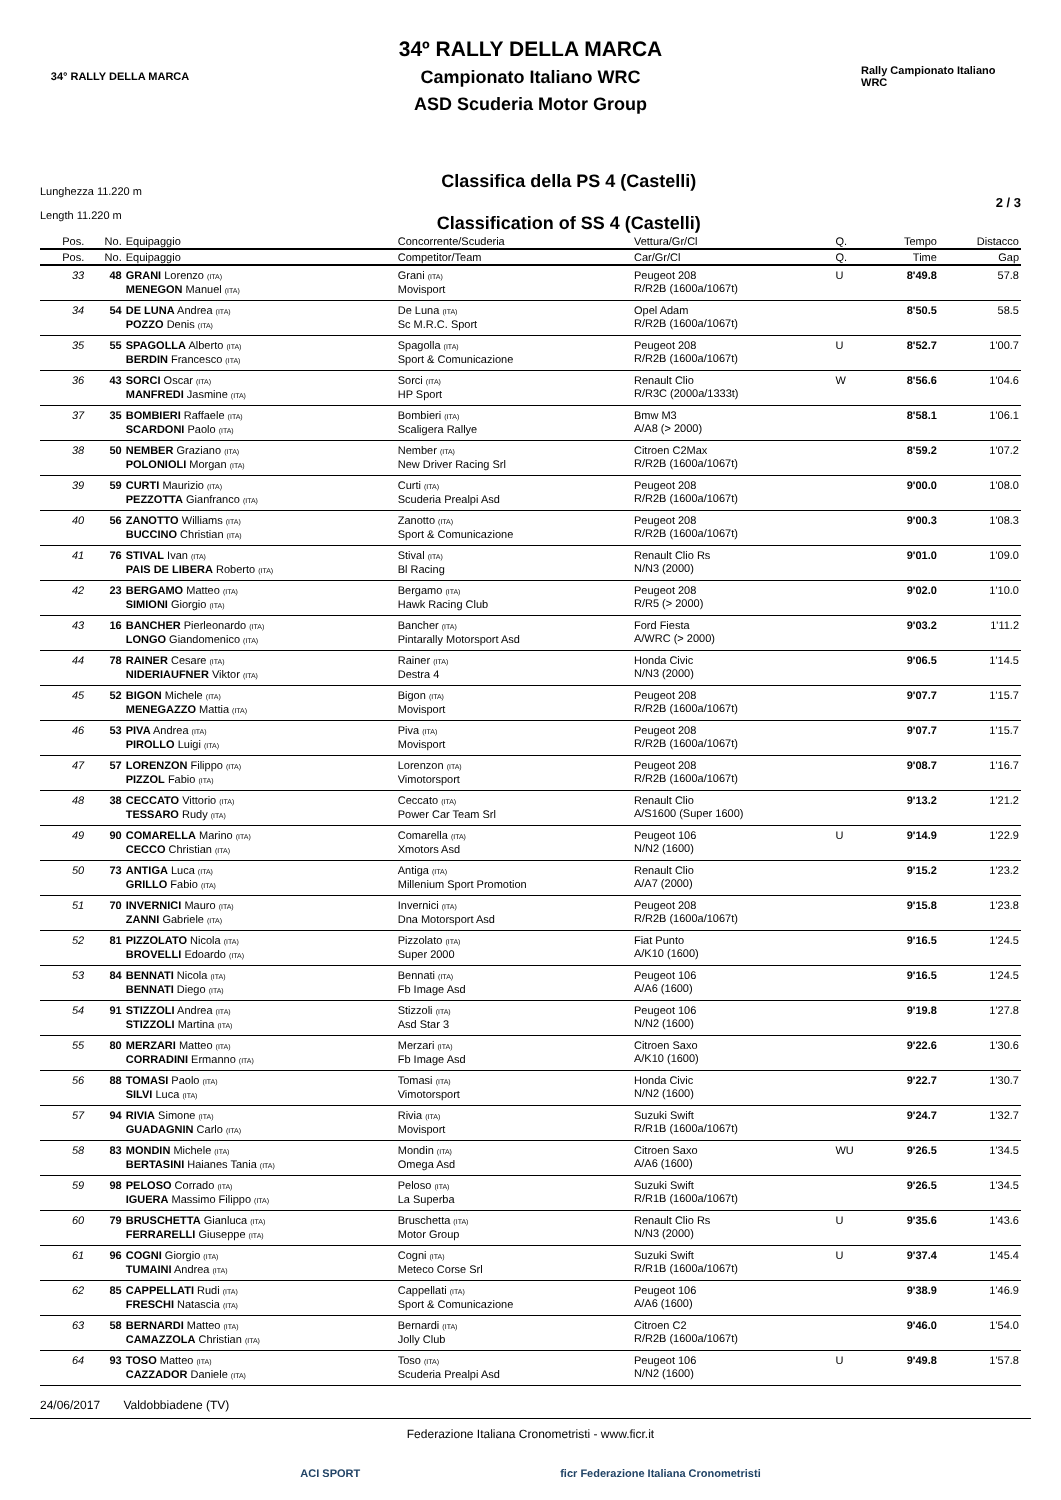34° RALLY DELLA MARCA
34º RALLY DELLA MARCA
Campionato Italiano WRC
ASD Scuderia Motor Group
Rally Campionato Italiano WRC
Lunghezza 11.220 m
Length 11.220 m
Classifica della PS 4 (Castelli)
Classification of SS 4 (Castelli)
2 / 3
| Pos. | No. | Equipaggio | Concorrente/Scuderia | Vettura/Gr/Cl | Q. | Tempo | Distacco |
| --- | --- | --- | --- | --- | --- | --- | --- |
| Pos. | No. | Equipaggio | Competitor/Team | Car/Gr/Cl | Q. | Time | Gap |
| 33 | 48 | GRANI Lorenzo (ITA) MENEGON Manuel (ITA) | Grani (ITA) Movisport | Peugeot 208 R/R2B (1600a/1067t) | U | 8'49.8 | 57.8 |
| 34 | 54 | DE LUNA Andrea (ITA) POZZO Denis (ITA) | De Luna (ITA) Sc M.R.C. Sport | Opel Adam R/R2B (1600a/1067t) | | 8'50.5 | 58.5 |
| 35 | 55 | SPAGOLLA Alberto (ITA) BERDIN Francesco (ITA) | Spagolla (ITA) Sport & Comunicazione | Peugeot 208 R/R2B (1600a/1067t) | U | 8'52.7 | 1'00.7 |
| 36 | 43 | SORCI Oscar (ITA) MANFREDI Jasmine (ITA) | Sorci (ITA) HP Sport | Renault Clio R/R3C (2000a/1333t) | W | 8'56.6 | 1'04.6 |
| 37 | 35 | BOMBIERI Raffaele (ITA) SCARDONI Paolo (ITA) | Bombieri (ITA) Scaligera Rallye | Bmw M3 A/A8 (> 2000) | | 8'58.1 | 1'06.1 |
| 38 | 50 | NEMBER Graziano (ITA) POLONIOLI Morgan (ITA) | Nember (ITA) New Driver Racing Srl | Citroen C2Max R/R2B (1600a/1067t) | | 8'59.2 | 1'07.2 |
| 39 | 59 | CURTI Maurizio (ITA) PEZZOTTA Gianfranco (ITA) | Curti (ITA) Scuderia Prealpi Asd | Peugeot 208 R/R2B (1600a/1067t) | | 9'00.0 | 1'08.0 |
| 40 | 56 | ZANOTTO Williams (ITA) BUCCINO Christian (ITA) | Zanotto (ITA) Sport & Comunicazione | Peugeot 208 R/R2B (1600a/1067t) | | 9'00.3 | 1'08.3 |
| 41 | 76 | STIVAL Ivan (ITA) PAIS DE LIBERA Roberto (ITA) | Stival (ITA) Bl Racing | Renault Clio Rs N/N3 (2000) | | 9'01.0 | 1'09.0 |
| 42 | 23 | BERGAMO Matteo (ITA) SIMIONI Giorgio (ITA) | Bergamo (ITA) Hawk Racing Club | Peugeot 208 R/R5 (> 2000) | | 9'02.0 | 1'10.0 |
| 43 | 16 | BANCHER Pierleonardo (ITA) LONGO Giandomenico (ITA) | Bancher (ITA) Pintarally Motorsport Asd | Ford Fiesta A/WRC (> 2000) | | 9'03.2 | 1'11.2 |
| 44 | 78 | RAINER Cesare (ITA) NIDERIAUFNER Viktor (ITA) | Rainer (ITA) Destra 4 | Honda Civic N/N3 (2000) | | 9'06.5 | 1'14.5 |
| 45 | 52 | BIGON Michele (ITA) MENEGAZZO Mattia (ITA) | Bigon (ITA) Movisport | Peugeot 208 R/R2B (1600a/1067t) | | 9'07.7 | 1'15.7 |
| 46 | 53 | PIVA Andrea (ITA) PIROLLO Luigi (ITA) | Piva (ITA) Movisport | Peugeot 208 R/R2B (1600a/1067t) | | 9'07.7 | 1'15.7 |
| 47 | 57 | LORENZON Filippo (ITA) PIZZOL Fabio (ITA) | Lorenzon (ITA) Vimotorsport | Peugeot 208 R/R2B (1600a/1067t) | | 9'08.7 | 1'16.7 |
| 48 | 38 | CECCATO Vittorio (ITA) TESSARO Rudy (ITA) | Ceccato (ITA) Power Car Team Srl | Renault Clio A/S1600 (Super 1600) | | 9'13.2 | 1'21.2 |
| 49 | 90 | COMARELLA Marino (ITA) CECCO Christian (ITA) | Comarella (ITA) Xmotors Asd | Peugeot 106 N/N2 (1600) | U | 9'14.9 | 1'22.9 |
| 50 | 73 | ANTIGA Luca (ITA) GRILLO Fabio (ITA) | Antiga (ITA) Millenium Sport Promotion | Renault Clio A/A7 (2000) | | 9'15.2 | 1'23.2 |
| 51 | 70 | INVERNICI Mauro (ITA) ZANNI Gabriele (ITA) | Invernici (ITA) Dna Motorsport Asd | Peugeot 208 R/R2B (1600a/1067t) | | 9'15.8 | 1'23.8 |
| 52 | 81 | PIZZOLATO Nicola (ITA) BROVELLI Edoardo (ITA) | Pizzolato (ITA) Super 2000 | Fiat Punto A/K10 (1600) | | 9'16.5 | 1'24.5 |
| 53 | 84 | BENNATI Nicola (ITA) BENNATI Diego (ITA) | Bennati (ITA) Fb Image Asd | Peugeot 106 A/A6 (1600) | | 9'16.5 | 1'24.5 |
| 54 | 91 | STIZZOLI Andrea (ITA) STIZZOLI Martina (ITA) | Stizzoli (ITA) Asd Star 3 | Peugeot 106 N/N2 (1600) | | 9'19.8 | 1'27.8 |
| 55 | 80 | MERZARI Matteo (ITA) CORRADINI Ermanno (ITA) | Merzari (ITA) Fb Image Asd | Citroen Saxo A/K10 (1600) | | 9'22.6 | 1'30.6 |
| 56 | 88 | TOMASI Paolo (ITA) SILVI Luca (ITA) | Tomasi (ITA) Vimotorsport | Honda Civic N/N2 (1600) | | 9'22.7 | 1'30.7 |
| 57 | 94 | RIVIA Simone (ITA) GUADAGNIN Carlo (ITA) | Rivia (ITA) Movisport | Suzuki Swift R/R1B (1600a/1067t) | | 9'24.7 | 1'32.7 |
| 58 | 83 | MONDIN Michele (ITA) BERTASINI Haianes Tania (ITA) | Mondin (ITA) Omega Asd | Citroen Saxo A/A6 (1600) | WU | 9'26.5 | 1'34.5 |
| 59 | 98 | PELOSO Corrado (ITA) IGUERA Massimo Filippo (ITA) | Peloso (ITA) La Superba | Suzuki Swift R/R1B (1600a/1067t) | | 9'26.5 | 1'34.5 |
| 60 | 79 | BRUSCHETTA Gianluca (ITA) FERRARELLI Giuseppe (ITA) | Bruschetta (ITA) Motor Group | Renault Clio Rs N/N3 (2000) | U | 9'35.6 | 1'43.6 |
| 61 | 96 | COGNI Giorgio (ITA) TUMAINI Andrea (ITA) | Cogni (ITA) Meteco Corse Srl | Suzuki Swift R/R1B (1600a/1067t) | U | 9'37.4 | 1'45.4 |
| 62 | 85 | CAPPELLATI Rudi (ITA) FRESCHI Natascia (ITA) | Cappellati (ITA) Sport & Comunicazione | Peugeot 106 A/A6 (1600) | | 9'38.9 | 1'46.9 |
| 63 | 58 | BERNARDI Matteo (ITA) CAMAZZOLA Christian (ITA) | Bernardi (ITA) Jolly Club | Citroen C2 R/R2B (1600a/1067t) | | 9'46.0 | 1'54.0 |
| 64 | 93 | TOSO Matteo (ITA) CAZZADOR Daniele (ITA) | Toso (ITA) Scuderia Prealpi Asd | Peugeot 106 N/N2 (1600) | U | 9'49.8 | 1'57.8 |
24/06/2017 Valdobbiadene (TV)
Federazione Italiana Cronometristi - www.ficr.it
ACI SPORT ficr Federazione Italiana Cronometristi